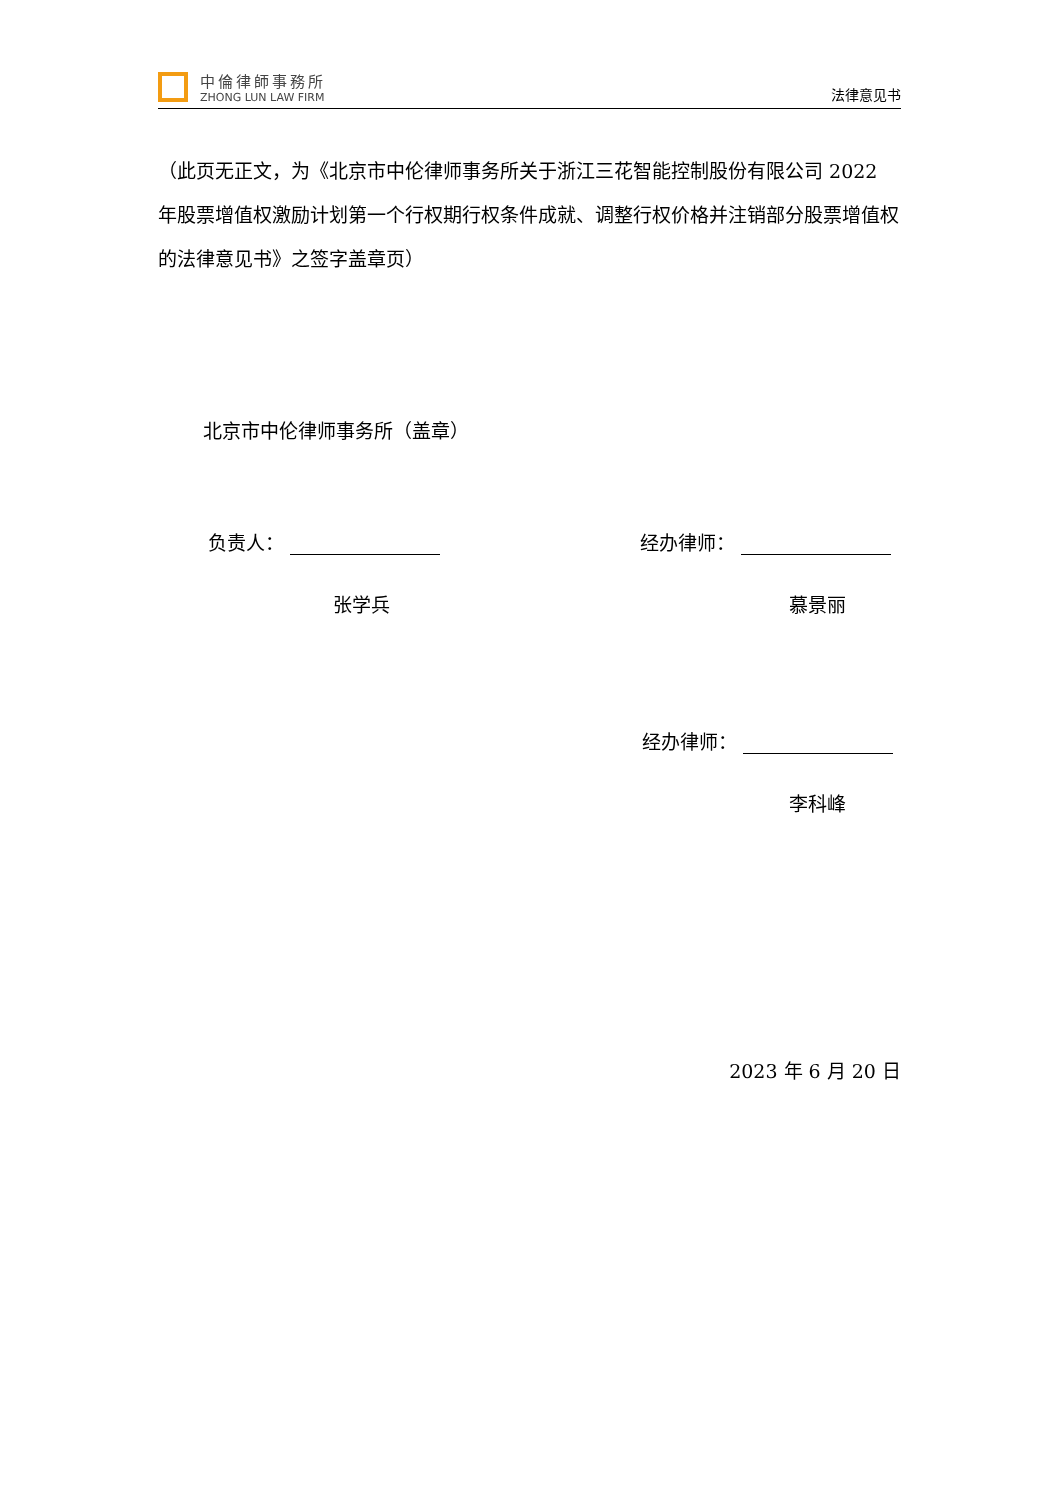中倫律師事務所
ZHONG LUN LAW FIRM
法律意见书
（此页无正文，为《北京市中伦律师事务所关于浙江三花智能控制股份有限公司 2022 年股票增值权激励计划第一个行权期行权条件成就、调整行权价格并注销部分股票增值权的法律意见书》之签字盖章页）
北京市中伦律师事务所（盖章）
负责人： 经办律师：
张学兵 慕景丽
经办律师：
李科峰
2023 年 6 月 20 日